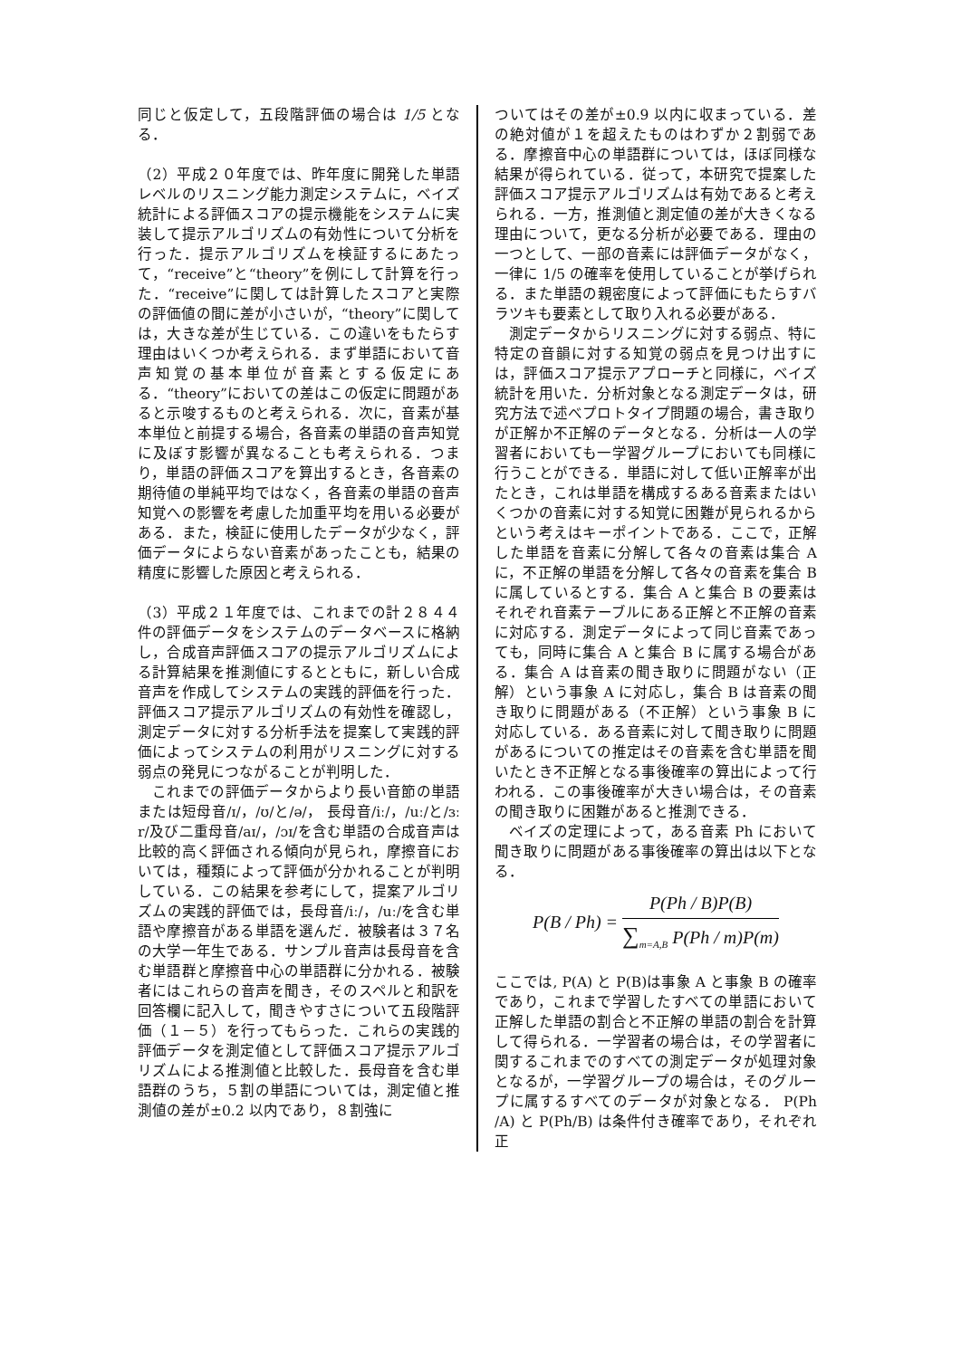同じと仮定して，五段階評価の場合は 1/5 となる．
（2）平成２０年度では、昨年度に開発した単語レベルのリスニング能力測定システムに，ベイズ統計による評価スコアの提示機能をシステムに実装して提示アルゴリズムの有効性について分析を行った．提示アルゴリズムを検証するにあたって，“receive”と“theory”を例にして計算を行った．“receive”に関しては計算したスコアと実際の評価値の間に差が小さいが，“theory”に関しては，大きな差が生じている．この違いをもたらす理由はいくつか考えられる．まず単語において音声知覚の基本単位が音素とする仮定にある．“theory”においての差はこの仮定に問題があると示唆するものと考えられる．次に，音素が基本単位と前提する場合，各音素の単語の音声知覚に及ぼす影響が異なることも考えられる．つまり，単語の評価スコアを算出するとき，各音素の期待値の単純平均ではなく，各音素の単語の音声知覚への影響を考慮した加重平均を用いる必要がある．また，検証に使用したデータが少なく，評価データによらない音素があったことも，結果の精度に影響した原因と考えられる．
（3）平成２１年度では、これまでの計２８４４件の評価データをシステムのデータベースに格納し，合成音声評価スコアの提示アルゴリズムによる計算結果を推測値にするとともに，新しい合成音声を作成してシステムの実践的評価を行った．評価スコア提示アルゴリズムの有効性を確認し，測定データに対する分析手法を提案して実践的評価によってシステムの利用がリスニングに対する弱点の発見につながることが判明した．
これまでの評価データからより長い音節の単語または短母音/ɪ/，/ʊ/と/ə/， 長母音/iː/，/uː/と/ɜː r/及び二重母音/aɪ/，/ɔɪ/を含む単語の合成音声は比較的高く評価される傾向が見られ，摩擦音においては，種類によって評価が分かれることが判明している．この結果を参考にして，提案アルゴリズムの実践的評価では，長母音/iː/，/uː/を含む単語や摩擦音がある単語を選んだ．被験者は３７名の大学一年生である．サンプル音声は長母音を含む単語群と摩擦音中心の単語群に分かれる．被験者にはこれらの音声を聞き，そのスペルと和訳を回答欄に記入して，聞きやすさについて五段階評価（１－５）を行ってもらった．これらの実践的評価データを測定値として評価スコア提示アルゴリズムによる推測値と比較した．長母音を含む単語群のうち，５割の単語については，測定値と推測値の差が±0.2 以内であり，８割強に
ついてはその差が±0.9 以内に収まっている．差の絶対値が１を超えたものはわずか２割弱である．摩擦音中心の単語群については，ほぼ同様な結果が得られている．従って，本研究で提案した評価スコア提示アルゴリズムは有効であると考えられる．一方，推測値と測定値の差が大きくなる理由について，更なる分析が必要である．理由の一つとして、一部の音素には評価データがなく，一律に 1/5 の確率を使用していることが挙げられる．また単語の親密度によって評価にもたらすバラツキも要素として取り入れる必要がある．
測定データからリスニングに対する弱点、特に特定の音韻に対する知覚の弱点を見つけ出すには，評価スコア提示アプローチと同様に，ベイズ統計を用いた．分析対象となる測定データは，研究方法で述べプロトタイプ問題の場合，書き取りが正解か不正解のデータとなる．分析は一人の学習者においても一学習グループにおいても同様に行うことができる．単語に対して低い正解率が出たとき，これは単語を構成するある音素またはいくつかの音素に対する知覚に困難が見られるからという考えはキーポイントである．ここで，正解した単語を音素に分解して各々の音素は集合 A に，不正解の単語を分解して各々の音素を集合 B に属しているとする．集合 A と集合 B の要素はそれぞれ音素テーブルにある正解と不正解の音素に対応する．測定データによって同じ音素であっても，同時に集合 A と集合 B に属する場合がある．集合 A は音素の聞き取りに問題がない（正解）という事象 A に対応し，集合 B は音素の聞き取りに問題がある（不正解）という事象 B に対応している．ある音素に対して聞き取りに問題があるについての推定はその音素を含む単語を聞いたとき不正解となる事後確率の算出によって行われる．この事後確率が大きい場合は，その音素の聞き取りに困難があると推測できる．
ベイズの定理によって，ある音素 Ph において聞き取りに問題がある事後確率の算出は以下となる．
P(B / Ph) = P(Ph / B)P(B) ∑<sub>m=A,B</sub> P(Ph / m)P(m)
ここでは, P(A) と P(B)は事象 A と事象 B の確率であり，これまで学習したすべての単語において正解した単語の割合と不正解の単語の割合を計算して得られる．一学習者の場合は，その学習者に関するこれまでのすべての測定データが処理対象となるが，一学習グループの場合は，そのグループに属するすべてのデータが対象となる． P(Ph /A) と P(Ph/B) は条件付き確率であり，それぞれ正